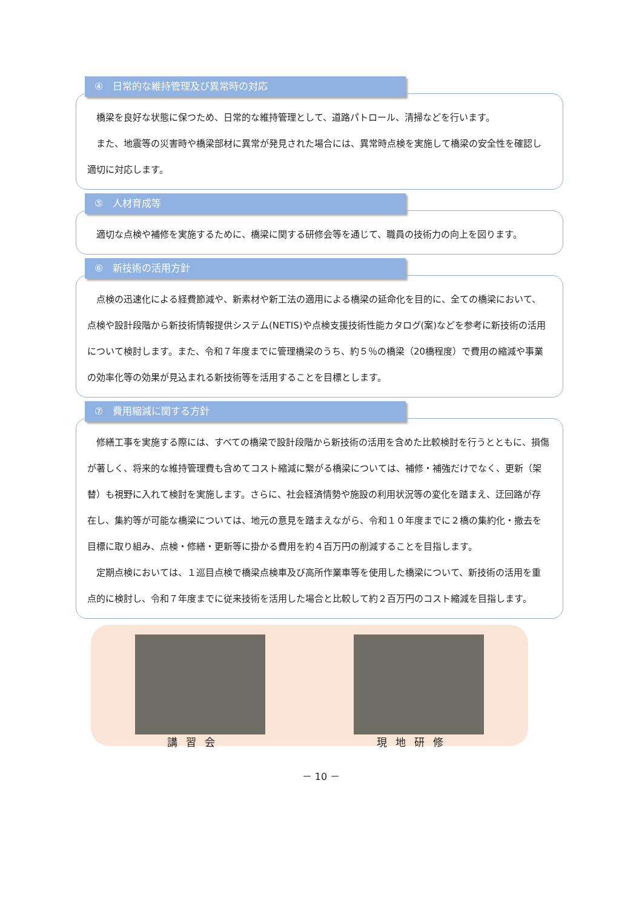④　日常的な維持管理及び異常時の対応
　橋梁を良好な状態に保つため、日常的な維持管理として、道路パトロール、清掃などを行います。
　また、地震等の災害時や橋梁部材に異常が発見された場合には、異常時点検を実施して橋梁の安全性を確認し適切に対応します。
⑤　人材育成等
　適切な点検や補修を実施するために、橋梁に関する研修会等を通じて、職員の技術力の向上を図ります。
⑥　新技術の活用方針
　点検の迅速化による経費節減や、新素材や新工法の適用による橋梁の延命化を目的に、全ての橋梁において、点検や設計段階から新技術情報提供システム(NETIS)や点検支援技術性能カタログ(案)などを参考に新技術の活用について検討します。また、令和７年度までに管理橋梁のうち、約５％の橋梁（20橋程度）で費用の縮減や事業の効率化等の効果が見込まれる新技術等を活用することを目標とします。
⑦　費用縮減に関する方針
　修繕工事を実施する際には、すべての橋梁で設計段階から新技術の活用を含めた比較検討を行うとともに、損傷が著しく、将来的な維持管理費も含めてコスト縮減に繋がる橋梁については、補修・補強だけでなく、更新（架替）も視野に入れて検討を実施します。さらに、社会経済情勢や施設の利用状況等の変化を踏まえ、迂回路が存在し、集約等が可能な橋梁については、地元の意見を踏まえながら、令和１０年度までに２橋の集約化・撤去を目標に取り組み、点検・修繕・更新等に掛かる費用を約４百万円の削減することを目指します。
　定期点検においては、１巡目点検で橋梁点検車及び高所作業車等を使用した橋梁について、新技術の活用を重点的に検討し、令和７年度までに従来技術を活用した場合と比較して約２百万円のコスト縮減を目指します。
講習会 現地研修
－ 10 －